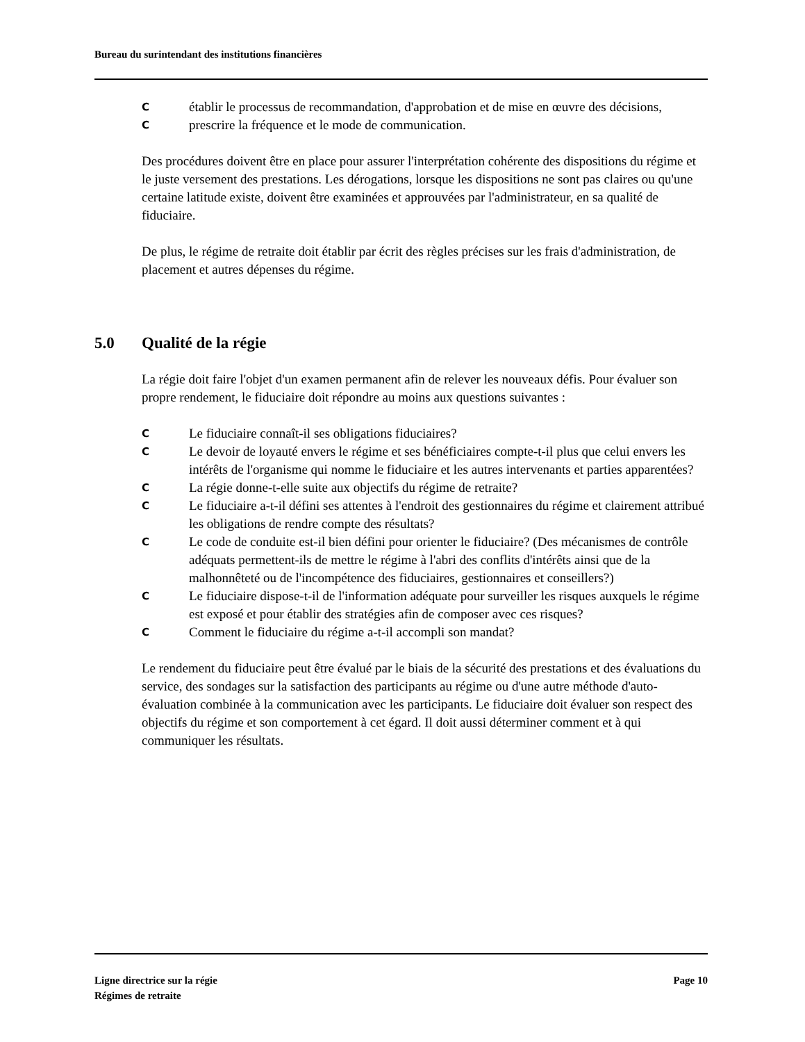Bureau du surintendant des institutions financières
Cétablir le processus de recommandation, d'approbation et de mise en œuvre des décisions,
Cprescrire la fréquence et le mode de communication.
Des procédures doivent être en place pour assurer l'interprétation cohérente des dispositions du régime et le juste versement des prestations. Les dérogations, lorsque les dispositions ne sont pas claires ou qu'une certaine latitude existe, doivent être examinées et approuvées par l'administrateur, en sa qualité de fiduciaire.
De plus, le régime de retraite doit établir par écrit des règles précises sur les frais d'administration, de placement et autres dépenses du régime.
5.0 Qualité de la régie
La régie doit faire l'objet d'un examen permanent afin de relever les nouveaux défis. Pour évaluer son propre rendement, le fiduciaire doit répondre au moins aux questions suivantes :
C Le fiduciaire connaît-il ses obligations fiduciaires?
C Le devoir de loyauté envers le régime et ses bénéficiaires compte-t-il plus que celui envers les intérêts de l'organisme qui nomme le fiduciaire et les autres intervenants et parties apparentées?
C La régie donne-t-elle suite aux objectifs du régime de retraite?
C Le fiduciaire a-t-il défini ses attentes à l'endroit des gestionnaires du régime et clairement attribué les obligations de rendre compte des résultats?
C Le code de conduite est-il bien défini pour orienter le fiduciaire? (Des mécanismes de contrôle adéquats permettent-ils de mettre le régime à l'abri des conflits d'intérêts ainsi que de la malhonnêteté ou de l'incompétence des fiduciaires, gestionnaires et conseillers?)
C Le fiduciaire dispose-t-il de l'information adéquate pour surveiller les risques auxquels le régime est exposé et pour établir des stratégies afin de composer avec ces risques?
C Comment le fiduciaire du régime a-t-il accompli son mandat?
Le rendement du fiduciaire peut être évalué par le biais de la sécurité des prestations et des évaluations du service, des sondages sur la satisfaction des participants au régime ou d'une autre méthode d'auto-évaluation combinée à la communication avec les participants. Le fiduciaire doit évaluer son respect des objectifs du régime et son comportement à cet égard. Il doit aussi déterminer comment et à qui communiquer les résultats.
Ligne directrice sur la régie
Régimes de retraite
Page 10